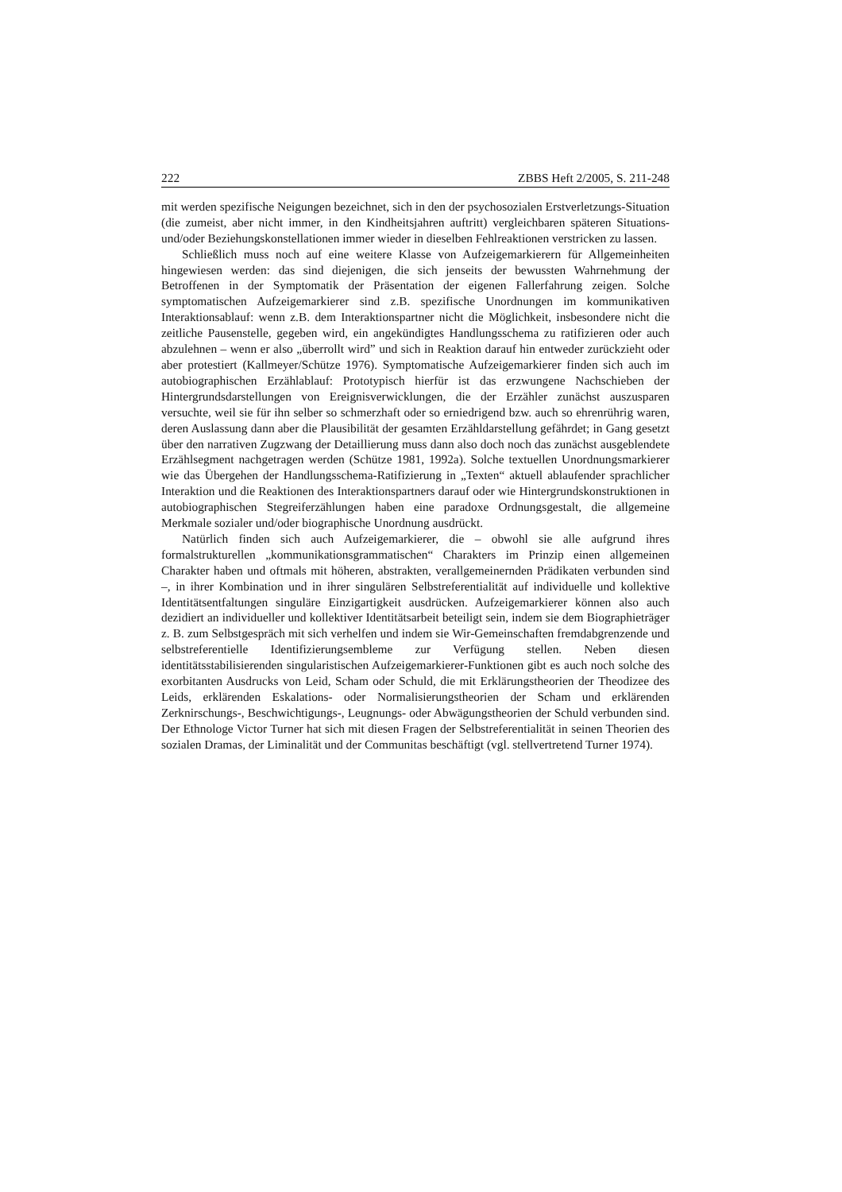222 ZBBS Heft 2/2005, S. 211-248
mit werden spezifische Neigungen bezeichnet, sich in den der psychosozialen Erstverletzungs-Situation (die zumeist, aber nicht immer, in den Kindheitsjahren auftritt) vergleichbaren späteren Situations- und/oder Beziehungskonstellationen immer wieder in dieselben Fehlreaktionen verstricken zu lassen.
Schließlich muss noch auf eine weitere Klasse von Aufzeigemarkierern für Allgemeinheiten hingewiesen werden: das sind diejenigen, die sich jenseits der bewussten Wahrnehmung der Betroffenen in der Symptomatik der Präsentation der eigenen Fallerfahrung zeigen. Solche symptomatischen Aufzeigemarkierer sind z.B. spezifische Unordnungen im kommunikativen Interaktionsablauf: wenn z.B. dem Interaktionspartner nicht die Möglichkeit, insbesondere nicht die zeitliche Pausenstelle, gegeben wird, ein angekündigtes Handlungsschema zu ratifizieren oder auch abzulehnen – wenn er also „überrollt wird” und sich in Reaktion darauf hin entweder zurückzieht oder aber protestiert (Kallmeyer/Schütze 1976). Symptomatische Aufzeigemarkierer finden sich auch im autobiographischen Erzählablauf: Prototypisch hierfür ist das erzwungene Nachschieben der Hintergrundsdarstellungen von Ereignisverwicklungen, die der Erzähler zunächst auszusparen versuchte, weil sie für ihn selber so schmerzhaft oder so erniedrigend bzw. auch so ehrenrührig waren, deren Auslassung dann aber die Plausibilität der gesamten Erzähldarstellung gefährdet; in Gang gesetzt über den narrativen Zugzwang der Detaillierung muss dann also doch noch das zunächst ausgeblendete Erzählsegment nachgetragen werden (Schütze 1981, 1992a). Solche textuellen Unordnungsmarkierer wie das Übergehen der Handlungsschema-Ratifizierung in „Texten“ aktuell ablaufender sprachlicher Interaktion und die Reaktionen des Interaktionspartners darauf oder wie Hintergrundskonstruktionen in autobiographischen Stegreiferzählungen haben eine paradoxe Ordnungsgestalt, die allgemeine Merkmale sozialer und/oder biographische Unordnung ausdrückt.
Natürlich finden sich auch Aufzeigemarkierer, die – obwohl sie alle aufgrund ihres formalstrukturellen „kommunikationsgrammatischen“ Charakters im Prinzip einen allgemeinen Charakter haben und oftmals mit höheren, abstrakten, verallgemeinernden Prädikaten verbunden sind –, in ihrer Kombination und in ihrer singulären Selbstreferentialität auf individuelle und kollektive Identitätsentfaltungen singuläre Einzigartigkeit ausdrücken. Aufzeigemarkierer können also auch dezidiert an individueller und kollektiver Identitätsarbeit beteiligt sein, indem sie dem Biographieträger z. B. zum Selbstgespräch mit sich verhelfen und indem sie Wir-Gemeinschaften fremdabgrenzende und selbstreferentielle Identifizierungsembleme zur Verfügung stellen. Neben diesen identitätsstabilisierenden singularistischen Aufzeigemarkierer-Funktionen gibt es auch noch solche des exorbitanten Ausdrucks von Leid, Scham oder Schuld, die mit Erklärungstheorien der Theodizee des Leids, erklärenden Eskalations- oder Normalisierungstheorien der Scham und erklärenden Zerknirschungs-, Beschwichtigungs-, Leugnungs- oder Abwägungstheorien der Schuld verbunden sind. Der Ethnologe Victor Turner hat sich mit diesen Fragen der Selbstreferentialität in seinen Theorien des sozialen Dramas, der Liminalität und der Communitas beschäftigt (vgl. stellvertretend Turner 1974).